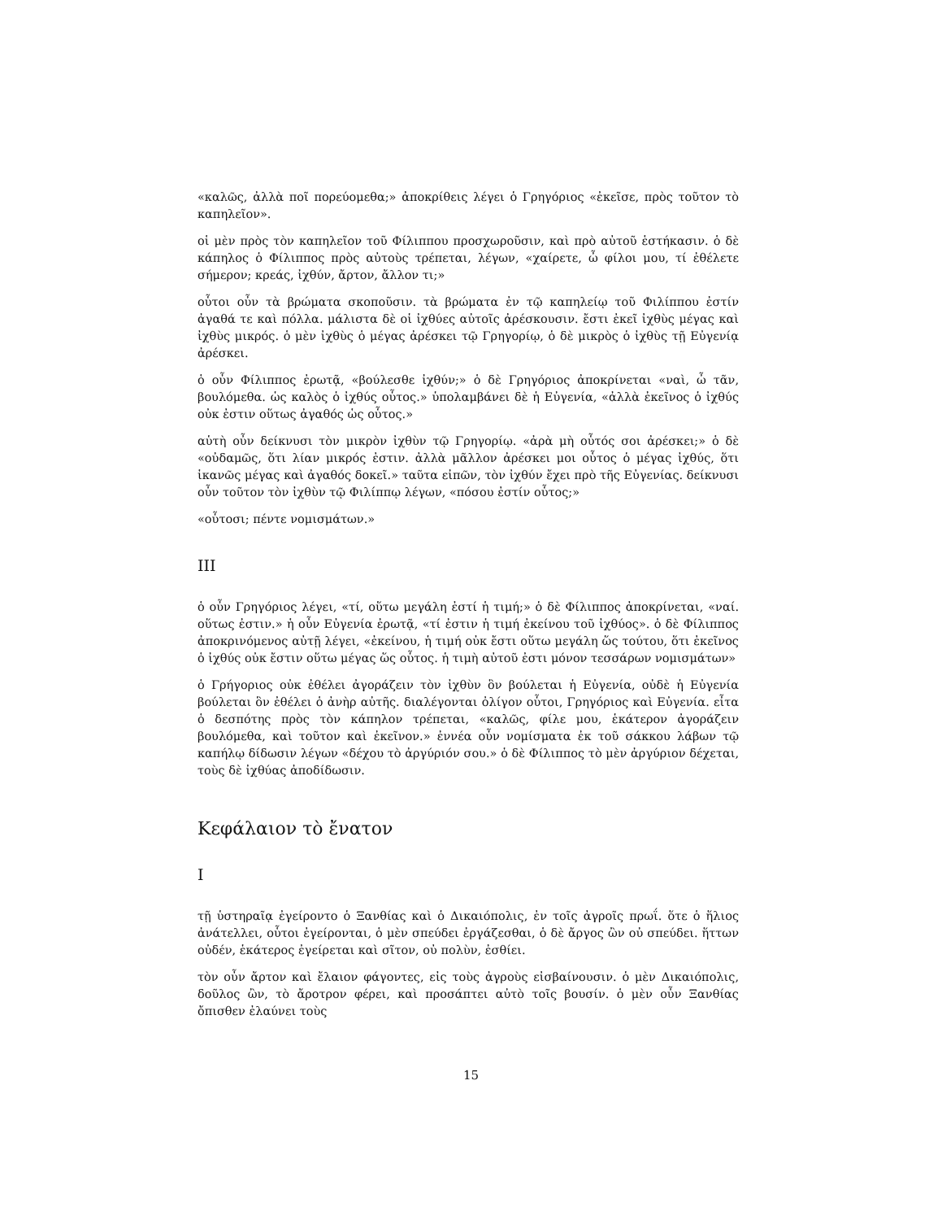«καλῶς, ἀλλὰ ποῖ πορεύομεθα;» ἀποκρίθεις λέγει ὁ Γρηγόριος «ἐκεῖσε, πρὸς τοῦτον τὸ καπηλεῖον».
οἱ μὲν πρὸς τὸν καπηλεῖον τοῦ Φίλιππου προσχωροῦσιν, καὶ πρὸ αὐτοῦ ἑστήκασιν. ὁ δὲ κάπηλος ὁ Φίλιππος πρὸς αὐτοὺς τρέπεται, λέγων, «χαίρετε, ὦ φίλοι μου, τί ἐθέλετε σήμερον; κρεάς, ἰχθύν, ἄρτον, ἄλλον τι;»
οὗτοι οὖν τὰ βρώματα σκοποῦσιν. τὰ βρώματα ἐν τῷ καπηλείῳ τοῦ Φιλίππου ἐστίν ἀγαθά τε καὶ πόλλα. μάλιστα δὲ οἱ ἰχθύες αὐτοῖς ἀρέσκουσιν. ἔστι ἐκεῖ ἰχθὺς μέγας καὶ ἰχθὺς μικρός. ὁ μὲν ἰχθὺς ὁ μέγας ἀρέσκει τῷ Γρηγορίῳ, ὁ δὲ μικρὸς ὁ ἰχθὺς τῇ Εὐγενίᾳ ἀρέσκει.
ὁ οὖν Φίλιππος ἐρωτᾷ, «βούλεσθε ἰχθύν;» ὁ δὲ Γρηγόριος ἀποκρίνεται «ναὶ, ὦ τᾶν, βουλόμεθα. ὡς καλὸς ὁ ἰχθύς οὗτος.» ὑπολαμβάνει δὲ ἡ Εὐγενία, «ἀλλὰ ἐκεῖνος ὁ ἰχθύς οὐκ ἐστιν οὕτως ἀγαθός ὡς οὗτος.»
αὑτὴ οὖν δείκνυσι τὸν μικρὸν ἰχθὺν τῷ Γρηγορίῳ. «ἀρὰ μὴ οὗτός σοι ἀρέσκει;» ὁ δὲ «οὐδαμῶς, ὅτι λίαν μικρός ἐστιν. ἀλλὰ μᾶλλον ἀρέσκει μοι οὗτος ὁ μέγας ἰχθύς, ὅτι ἱκανῶς μέγας καὶ ἀγαθός δοκεῖ.» ταῦτα εἰπῶν, τὸν ἰχθύν ἔχει πρὸ τῆς Εὐγενίας. δείκνυσι οὖν τοῦτον τὸν ἰχθὺν τῷ Φιλίππῳ λέγων, «πόσου ἐστίν οὗτος;»
«οὗτοσι; πέντε νομισμάτων.»
III
ὁ οὖν Γρηγόριος λέγει, «τί, οὕτω μεγάλη ἐστί ἡ τιμή;» ὁ δὲ Φίλιππος ἀποκρίνεται, «ναί. οὕτως ἐστιν.» ἡ οὖν Εὐγενία ἐρωτᾷ, «τί ἐστιν ἡ τιμή ἐκείνου τοῦ ἰχθύος». ὁ δὲ Φίλιππος ἀποκρινόμενος αὐτῇ λέγει, «ἐκείνου, ἡ τιμή οὐκ ἔστι οὕτω μεγάλη ὥς τούτου, ὅτι ἐκεῖνος ὁ ἰχθύς οὐκ ἔστιν οὕτω μέγας ὥς οὗτος. ἡ τιμὴ αὐτοῦ ἐστι μόνον τεσσάρων νομισμάτων»
ὁ Γρήγοριος οὐκ ἐθέλει ἀγοράζειν τὸν ἰχθὺν ὃν βούλεται ἡ Εὐγενία, οὐδὲ ἡ Εὐγενία βούλεται ὃν ἐθέλει ὁ ἀνὴρ αὐτῆς. διαλέγονται ὀλίγον οὗτοι, Γρηγόριος καὶ Εὐγενία. εἶτα ὁ δεσπότης πρὸς τὸν κάπηλον τρέπεται, «καλῶς, φίλε μου, ἑκάτερον ἀγοράζειν βουλόμεθα, καὶ τοῦτον καὶ ἐκεῖνον.» ἐννέα οὖν νομίσματα ἐκ τοῦ σάκκου λάβων τῷ καπήλῳ δίδωσιν λέγων «δέχου τὸ ἀργύριόν σου.» ὁ δὲ Φίλιππος τὸ μὲν ἀργύριον δέχεται, τοὺς δὲ ἰχθύας ἀποδίδωσιν.
Κεφάλαιον τὸ ἔνατον
I
τῇ ὑστηραῖᾳ ἐγείροντο ὁ Ξανθίας καὶ ὁ Δικαιόπολις, ἐν τοῖς ἀγροῖς πρωΐ. ὅτε ὁ ἥλιος ἀνάτελλει, οὗτοι ἐγείρονται, ὁ μὲν σπεύδει ἐργάζεσθαι, ὁ δὲ ἄργος ὢν οὐ σπεύδει. ἥττων οὐδέν, ἑκάτερος ἐγείρεται καὶ σῖτον, οὐ πολὺν, ἐσθίει.
τὸν οὖν ἄρτον καὶ ἔλαιον φάγοντες, εἰς τοὺς ἀγροὺς εἰσβαίνουσιν. ὁ μὲν Δικαιόπολις, δοῦλος ὢν, τὸ ἄροτρον φέρει, καὶ προσάπτει αὐτὸ τοῖς βουσίν. ὁ μὲν οὖν Ξανθίας ὄπισθεν ἐλαύνει τοὺς
15